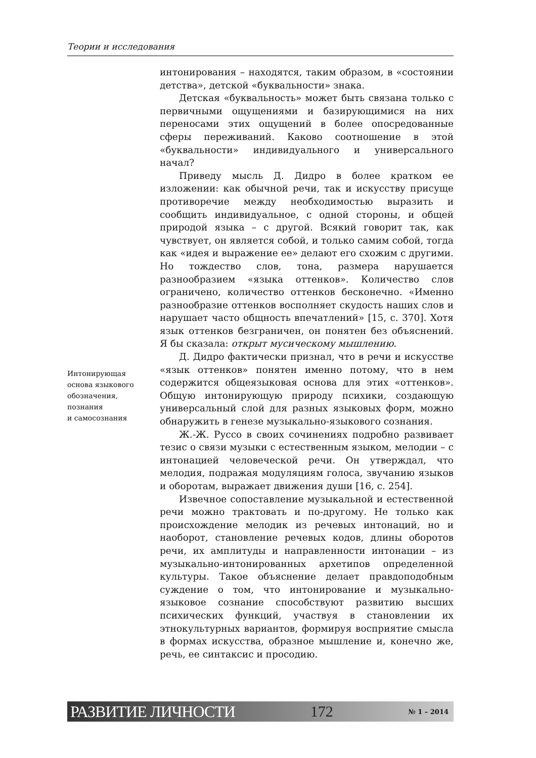Теории и исследования
Интонирующая
основа языкового
обозначения,
познания
и самосознания
интонирования – находятся, таким образом, в «состоянии детства», детской «буквальности» знака.
Детская «буквальность» может быть связана только с первичными ощущениями и базирующимися на них переносами этих ощущений в более опосредованные сферы переживаний. Каково соотношение в этой «буквальности» индивидуального и универсального начал?
Приведу мысль Д. Дидро в более кратком ее изложении: как обычной речи, так и искусству присуще противоречие между необходимостью выразить и сообщить индивидуальное, с одной стороны, и общей природой языка – с другой. Всякий говорит так, как чувствует, он является собой, и только самим собой, тогда как «идея и выражение ее» делают его схожим с другими. Но тождество слов, тона, размера нарушается разнообразием «языка оттенков». Количество слов ограничено, количество оттенков бесконечно. «Именно разнообразие оттенков восполняет скудость наших слов и нарушает часто общность впечатлений» [15, с. 370]. Хотя язык оттенков безграничен, он понятен без объяснений. Я бы сказала: открыт мусическому мышлению.
Д. Дидро фактически признал, что в речи и искусстве «язык оттенков» понятен именно потому, что в нем содержится общеязыковая основа для этих «оттенков». Общую интонирующую природу психики, создающую универсальный слой для разных языковых форм, можно обнаружить в генезе музыкально-языкового сознания.
Ж.-Ж. Руссо в своих сочинениях подробно развивает тезис о связи музыки с естественным языком, мелодии – с интонацией человеческой речи. Он утверждал, что мелодия, подражая модуляциям голоса, звучанию языков и оборотам, выражает движения души [16, с. 254].
Извечное сопоставление музыкальной и естественной речи можно трактовать и по-другому. Не только как происхождение мелодик из речевых интонаций, но и наоборот, становление речевых кодов, длины оборотов речи, их амплитуды и направленности интонации – из музыкально-интонированных архетипов определенной культуры. Такое объяснение делает правдоподобным суждение о том, что интонирование и музыкально-языковое сознание способствуют развитию высших психических функций, участвуя в становлении их этнокультурных вариантов, формируя восприятие смысла в формах искусства, образное мышление и, конечно же, речь, ее синтаксис и просодию.
РАЗВИТИЕ ЛИЧНОСТИ 172 № 1 – 2014